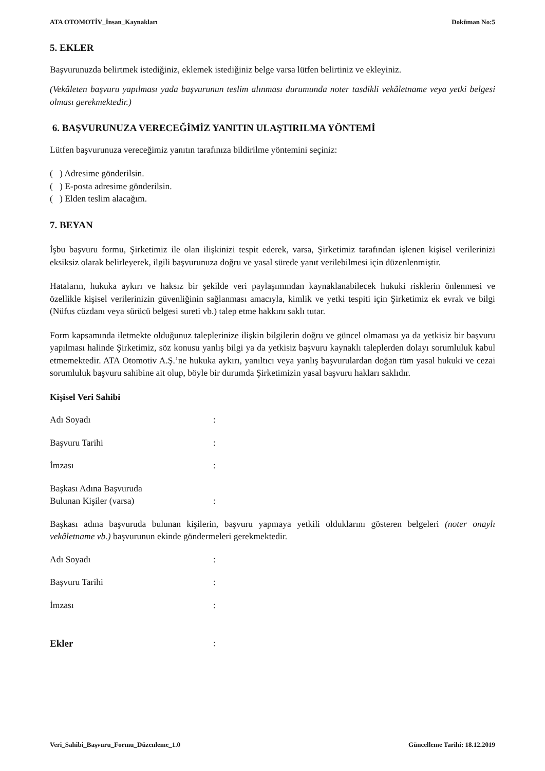ATA OTOMOTİV_İnsan_Kaynakları Doküman No:5
5. EKLER
Başvurunuzda belirtmek istediğiniz, eklemek istediğiniz belge varsa lütfen belirtiniz ve ekleyiniz.
(Vekâleten başvuru yapılması yada başvurunun teslim alınması durumunda noter tasdikli vekâletname veya yetki belgesi olması gerekmektedir.)
6. BAŞVURUNUZA VERECEĞİMİZ YANITIN ULAŞTIRILMA YÖNTEMİ
Lütfen başvurunuza vereceğimiz yanıtın tarafınıza bildirilme yöntemini seçiniz:
( ) Adresime gönderilsin.
( ) E-posta adresime gönderilsin.
( ) Elden teslim alacağım.
7. BEYAN
İşbu başvuru formu, Şirketimiz ile olan ilişkinizi tespit ederek, varsa, Şirketimiz tarafından işlenen kişisel verilerinizi eksiksiz olarak belirleyerek, ilgili başvurunuza doğru ve yasal sürede yanıt verilebilmesi için düzenlenmiştir.
Hataların, hukuka aykırı ve haksız bir şekilde veri paylaşımından kaynaklanabilecek hukuki risklerin önlenmesi ve özellikle kişisel verilerinizin güvenliğinin sağlanması amacıyla, kimlik ve yetki tespiti için Şirketimiz ek evrak ve bilgi (Nüfus cüzdanı veya sürücü belgesi sureti vb.) talep etme hakkını saklı tutar.
Form kapsamında iletmekte olduğunuz taleplerinize ilişkin bilgilerin doğru ve güncel olmaması ya da yetkisiz bir başvuru yapılması halinde Şirketimiz, söz konusu yanlış bilgi ya da yetkisiz başvuru kaynaklı taleplerden dolayı sorumluluk kabul etmemektedir. ATA Otomotiv A.Ş.’ne hukuka aykırı, yanıltıcı veya yanlış başvurulardan doğan tüm yasal hukuki ve cezai sorumluluk başvuru sahibine ait olup, böyle bir durumda Şirketimizin yasal başvuru hakları saklıdır.
Kişisel Veri Sahibi
Adı Soyadı:
Başvuru Tarihi:
İmzası:
Başkası Adına Başvuruda
Bulunan Kişiler (varsa):
Başkası adına başvuruda bulunan kişilerin, başvuru yapmaya yetkili olduklarını gösteren belgeleri (noter onaylı vekâletname vb.) başvurunun ekinde göndermeleri gerekmektedir.
Adı Soyadı:
Başvuru Tarihi:
İmzası:
Ekler:
Veri_Sahibi_Başvuru_Formu_Düzenleme_1.0 Güncelleme Tarihi: 18.12.2019